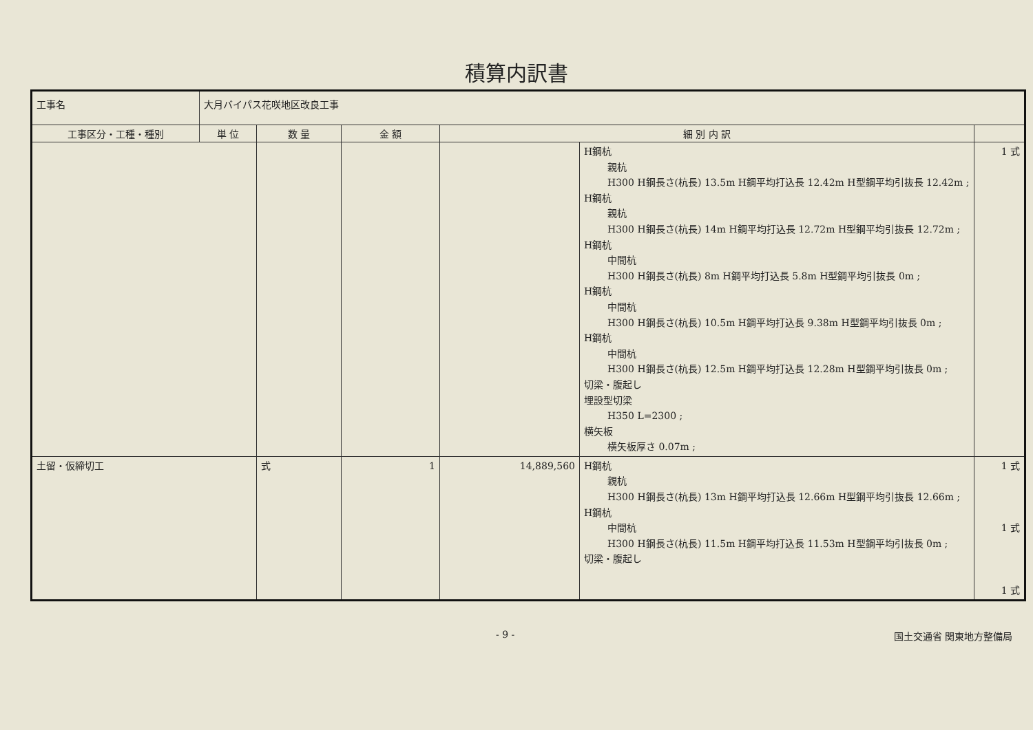積算内訳書
| 工事名 | 大月バイパス花咲地区改良工事 | | | | | |
| 工事区分・工種・種別 | 単 位 | 数 量 | 金 額 | 細 別 内 訳 | | |
| | | | | | H鋼杭 親杭 H300 H鋼長さ(杭長) 13.5m H鋼平均打込長 12.42m H型鋼平均引抜長 12.42m ; H鋼杭 親杭 H300 H鋼長さ(杭長) 14m H鋼平均打込長 12.72m H型鋼平均引抜長 12.72m ; H鋼杭 中間杭 H300 H鋼長さ(杭長) 8m H鋼平均打込長 5.8m H型鋼平均引抜長 0m ; H鋼杭 中間杭 H300 H鋼長さ(杭長) 10.5m H鋼平均打込長 9.38m H型鋼平均引抜長 0m ; H鋼杭 中間杭 H300 H鋼長さ(杭長) 12.5m H鋼平均打込長 12.28m H型鋼平均引抜長 0m ; 切梁・腹起し 埋設型切梁 H350 L=2300 ; 横矢板 横矢板厚さ 0.07m ; | 1 式 |
| 土留・仮締切工 | | 式 | 1 | 14,889,560 | H鋼杭 親杭 H300 H鋼長さ(杭長) 13m H鋼平均打込長 12.66m H型鋼平均引抜長 12.66m ; H鋼杭 中間杭 H300 H鋼長さ(杭長) 11.5m H鋼平均打込長 11.53m H型鋼平均引抜長 0m ; 切梁・腹起し | 1 式 1 式 1 式 |
- 9 - 国土交通省 関東地方整備局